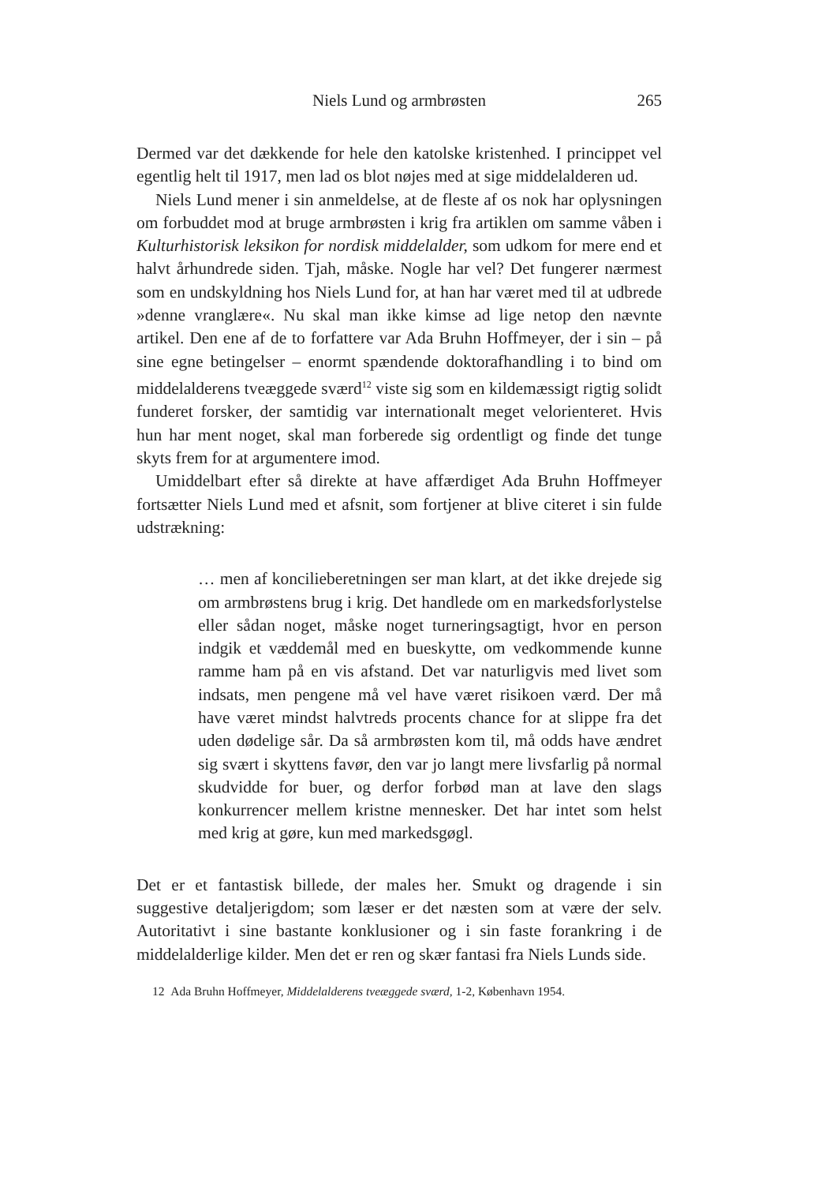Niels Lund og armbrøsten
265
Dermed var det dækkende for hele den katolske kristenhed. I princippet vel egentlig helt til 1917, men lad os blot nøjes med at sige middelalderen ud.
Niels Lund mener i sin anmeldelse, at de fleste af os nok har oplysningen om forbuddet mod at bruge armbrøsten i krig fra artiklen om samme våben i Kulturhistorisk leksikon for nordisk middelalder, som udkom for mere end et halvt århundrede siden. Tjah, måske. Nogle har vel? Det fungerer nærmest som en undskyldning hos Niels Lund for, at han har været med til at udbrede »denne vranglære«. Nu skal man ikke kimse ad lige netop den nævnte artikel. Den ene af de to forfattere var Ada Bruhn Hoffmeyer, der i sin – på sine egne betingelser – enormt spændende doktorafhandling i to bind om middelalderens tveæggede sværd<sup>12</sup> viste sig som en kildemæssigt rigtig solidt funderet forsker, der samtidig var internationalt meget velorienteret. Hvis hun har ment noget, skal man forberede sig ordentligt og finde det tunge skyts frem for at argumentere imod.
Umiddelbart efter så direkte at have affærdiget Ada Bruhn Hoffmeyer fortsætter Niels Lund med et afsnit, som fortjener at blive citeret i sin fulde udstrækning:
… men af koncilieberetningen ser man klart, at det ikke drejede sig om armbrøstens brug i krig. Det handlede om en markedsforlystelse eller sådan noget, måske noget turneringsagtigt, hvor en person indgik et væddemål med en bueskytte, om vedkommende kunne ramme ham på en vis afstand. Det var naturligvis med livet som indsats, men pengene må vel have været risikoen værd. Der må have været mindst halvtreds procents chance for at slippe fra det uden dødelige sår. Da så armbrøsten kom til, må odds have ændret sig svært i skyttens favør, den var jo langt mere livsfarlig på normal skudvidde for buer, og derfor forbød man at lave den slags konkurrencer mellem kristne mennesker. Det har intet som helst med krig at gøre, kun med markedsgøgl.
Det er et fantastisk billede, der males her. Smukt og dragende i sin suggestive detaljerigdom; som læser er det næsten som at være der selv. Autoritativt i sine bastante konklusioner og i sin faste forankring i de middelalderlige kilder. Men det er ren og skær fantasi fra Niels Lunds side.
12 Ada Bruhn Hoffmeyer, Middelalderens tveæggede sværd, 1-2, København 1954.